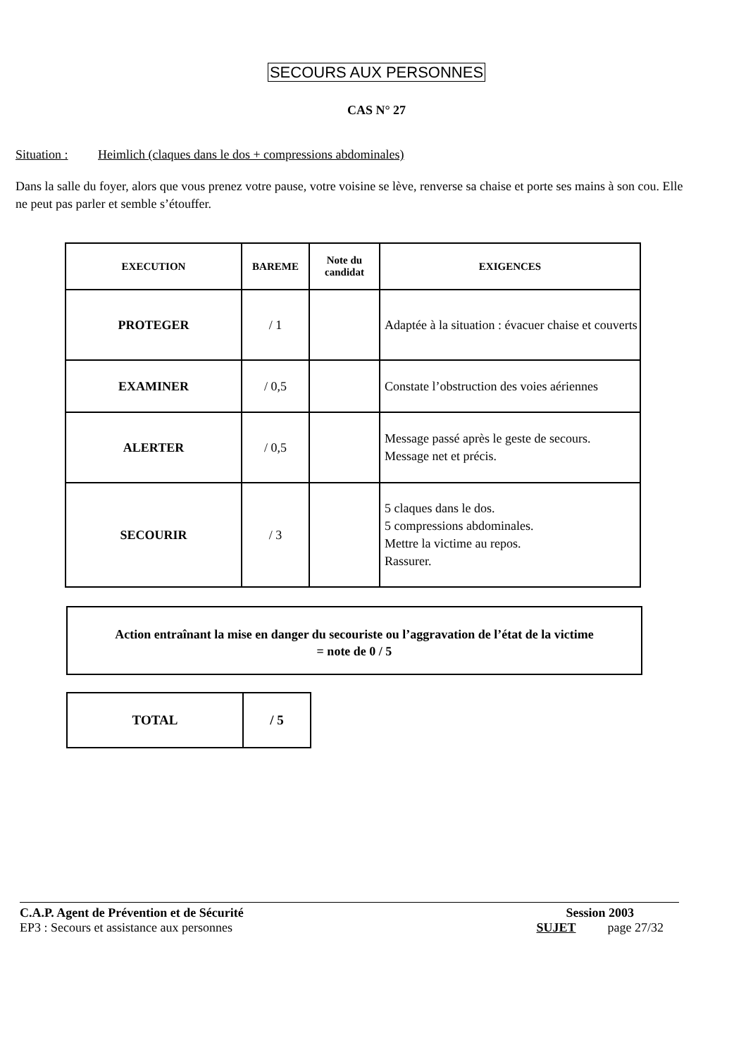SECOURS AUX PERSONNES
CAS N° 27
Situation : Heimlich (claques dans le dos + compressions abdominales)
Dans la salle du foyer, alors que vous prenez votre pause, votre voisine se lève, renverse sa chaise et porte ses mains à son cou. Elle ne peut pas parler et semble s’étouffer.
| EXECUTION | BAREME | Note du candidat | EXIGENCES |
| --- | --- | --- | --- |
| PROTEGER | / 1 | | Adaptée à la situation : évacuer chaise et couverts |
| EXAMINER | / 0,5 | | Constate l’obstruction des voies aériennes |
| ALERTER | / 0,5 | | Message passé après le geste de secours. Message net et précis. |
| SECOURIR | / 3 | | 5 claques dans le dos. 5 compressions abdominales. Mettre la victime au repos. Rassurer. |
Action entraînant la mise en danger du secouriste ou l’aggravation de l’état de la victime
= note de 0 / 5
| TOTAL | / 5 |
C.A.P. Agent de Prévention et de Sécurité Session 2003
EP3 : Secours et assistance aux personnes SUJET page 27/32